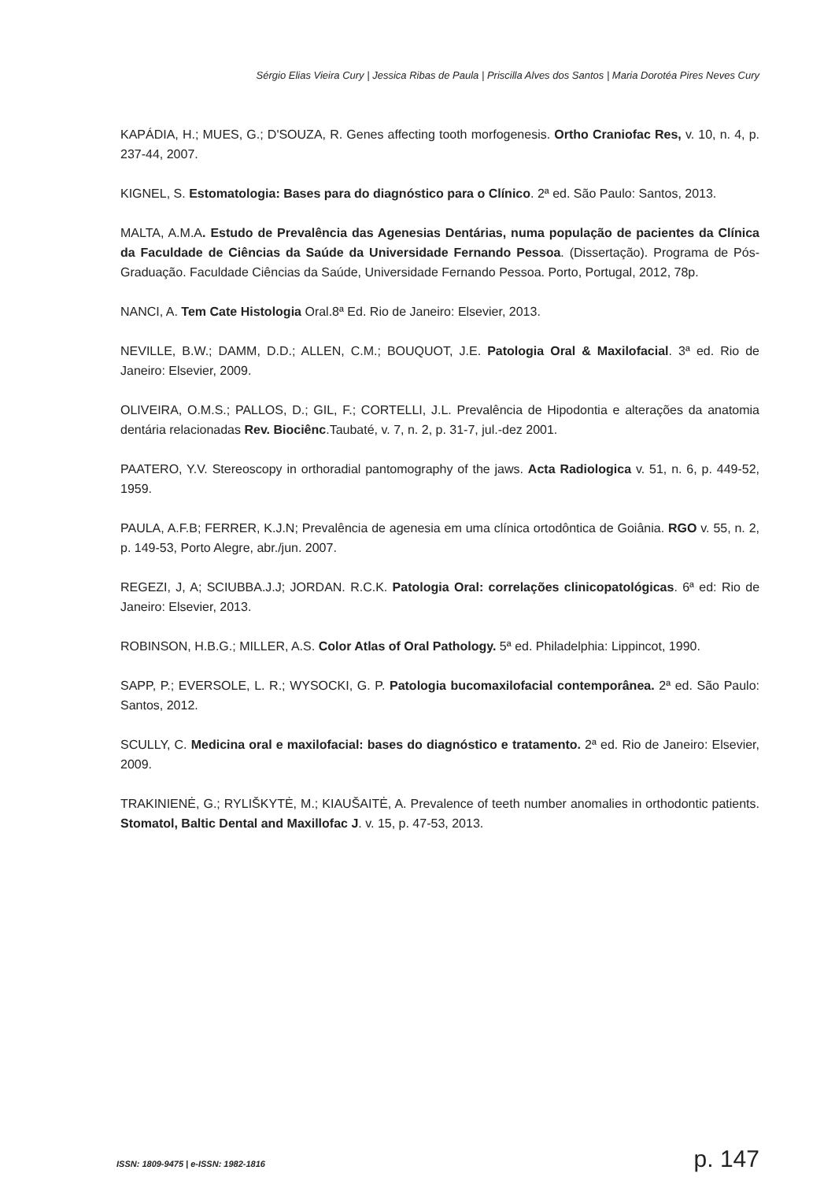Sérgio Elias Vieira Cury | Jessica Ribas de Paula | Priscilla Alves dos Santos | Maria Dorotéa Pires Neves Cury
KAPÁDIA, H.; MUES, G.; D'SOUZA, R. Genes affecting tooth morfogenesis. Ortho Craniofac Res, v. 10, n. 4, p. 237-44, 2007.
KIGNEL, S. Estomatologia: Bases para do diagnóstico para o Clínico. 2ª ed. São Paulo: Santos, 2013.
MALTA, A.M.A. Estudo de Prevalência das Agenesias Dentárias, numa população de pacientes da Clínica da Faculdade de Ciências da Saúde da Universidade Fernando Pessoa. (Dissertação). Programa de Pós-Graduação. Faculdade Ciências da Saúde, Universidade Fernando Pessoa. Porto, Portugal, 2012, 78p.
NANCI, A. Tem Cate Histologia Oral.8ª Ed. Rio de Janeiro: Elsevier, 2013.
NEVILLE, B.W.; DAMM, D.D.; ALLEN, C.M.; BOUQUOT, J.E. Patologia Oral & Maxilofacial. 3ª ed. Rio de Janeiro: Elsevier, 2009.
OLIVEIRA, O.M.S.; PALLOS, D.; GIL, F.; CORTELLI, J.L. Prevalência de Hipodontia e alterações da anatomia dentária relacionadas Rev. Biociênc.Taubaté, v. 7, n. 2, p. 31-7, jul.-dez 2001.
PAATERO, Y.V. Stereoscopy in orthoradial pantomography of the jaws. Acta Radiologica v. 51, n. 6, p. 449-52, 1959.
PAULA, A.F.B; FERRER, K.J.N; Prevalência de agenesia em uma clínica ortodôntica de Goiânia. RGO v. 55, n. 2, p. 149-53, Porto Alegre, abr./jun. 2007.
REGEZI, J, A; SCIUBBA.J.J; JORDAN. R.C.K. Patologia Oral: correlações clinicopatológicas. 6ª ed: Rio de Janeiro: Elsevier, 2013.
ROBINSON, H.B.G.; MILLER, A.S. Color Atlas of Oral Pathology. 5ª ed. Philadelphia: Lippincot, 1990.
SAPP, P.; EVERSOLE, L. R.; WYSOCKI, G. P. Patologia bucomaxilofacial contemporânea. 2ª ed. São Paulo: Santos, 2012.
SCULLY, C. Medicina oral e maxilofacial: bases do diagnóstico e tratamento. 2ª ed. Rio de Janeiro: Elsevier, 2009.
TRAKINIENĖ, G.; RYLIŠKYTĖ, M.; KIAUŠAITĖ, A. Prevalence of teeth number anomalies in orthodontic patients. Stomatol, Baltic Dental and Maxillofac J. v. 15, p. 47-53, 2013.
ISSN: 1809-9475 | e-ISSN: 1982-1816 p. 147